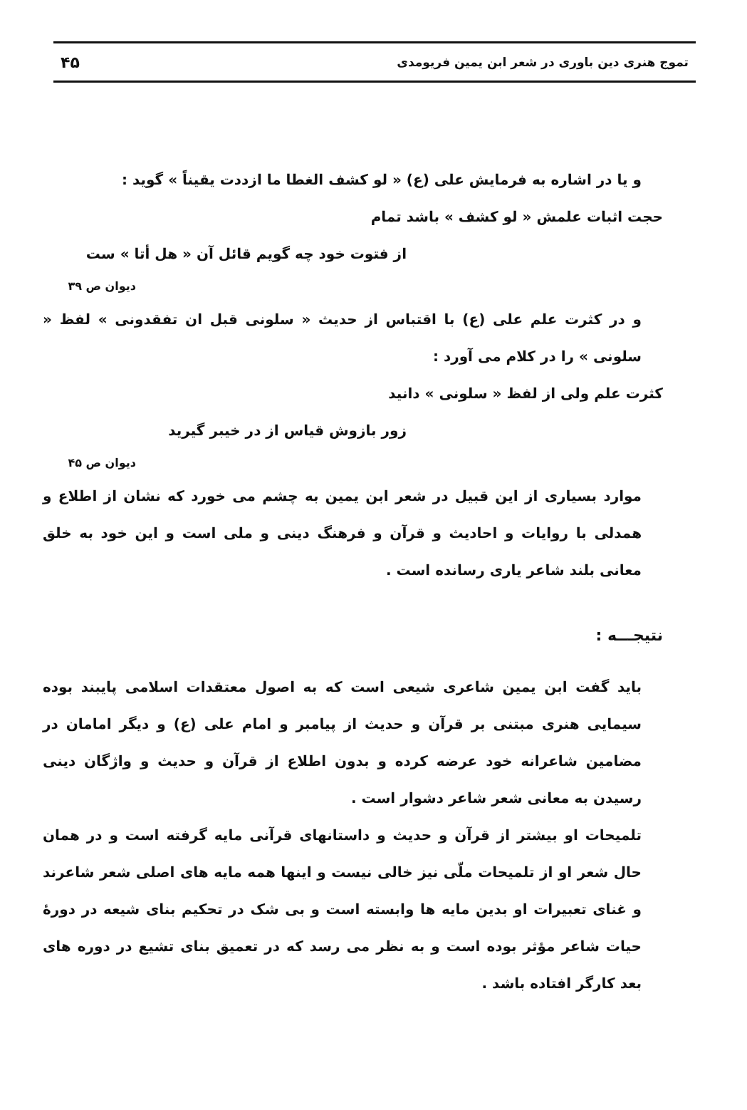تموج هنری دین باوری در شعر ابن یمین فریومدی ۴۵
و یا در اشاره به فرمایش علی (ع) « لو کشف الغطا ما ازددت یقیناً » گوید :
حجت اثبات علمش « لو کشف » باشد تمام
از فتوت خود چه گویم قائل آن « هل أتا » ست
دیوان ص ۳۹
و در کثرت علم علی (ع) با اقتباس از حدیث « سلونی قبل ان تفقدونی » لفظ « سلونی » را در کلام می آورد :
کثرت علم ولی از لفظ « سلونی » دانید
زور بازوش قیاس از در خیبر گیرید
دیوان ص ۴۵
موارد بسیاری از این قبیل در شعر ابن یمین به چشم می خورد که نشان از اطلاع و همدلی با روایات و احادیث و قرآن و فرهنگ دینی و ملی است و این خود به خلق معانی بلند شاعر یاری رسانده است .
نتیجـــه :
باید گفت ابن یمین شاعری شیعی است که به اصول معتقدات اسلامی پایبند بوده سیمایی هنری مبتنی بر قرآن و حدیث از پیامبر و امام علی (ع) و دیگر امامان در مضامین شاعرانه خود عرضه کرده و بدون اطلاع از قرآن و حدیث و واژگان دینی رسیدن به معانی شعر شاعر دشوار است .
تلمیحات او بیشتر از قرآن و حدیث و داستانهای قرآنی مایه گرفته است و در همان حال شعر او از تلمیحات ملّی نیز خالی نیست و اینها همه مایه های اصلی شعر شاعرند و غنای تعبیرات او بدین مایه ها وابسته است و بی شک در تحکیم بنای شیعه در دورهٔ حیات شاعر مؤثر بوده است و به نظر می رسد که در تعمیق بنای تشیع در دوره های بعد کارگر افتاده باشد .